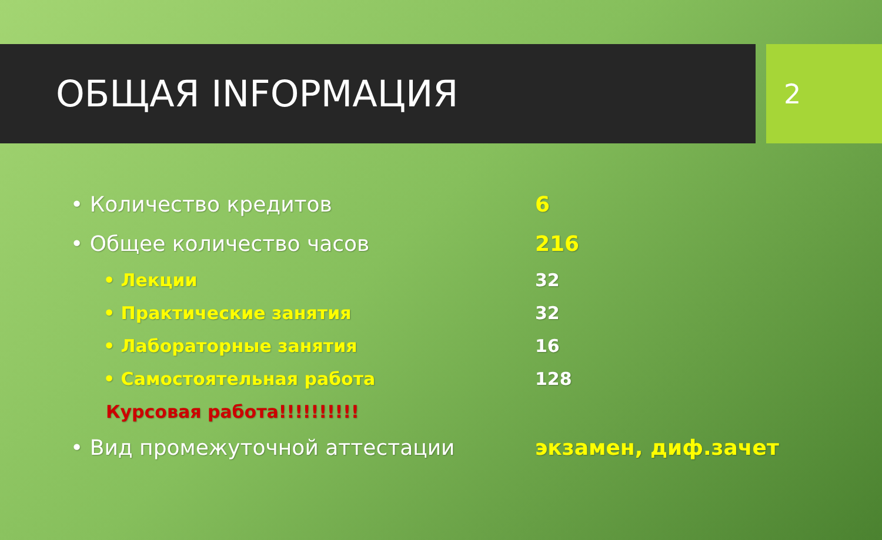ОБЩАЯ INFОРМАЦИЯ
2
• Количество кредитов 6
• Общее количество часов 216
• Лекции 32
• Практические занятия 32
• Лабораторные занятия 16
• Самостоятельная работа 128
Курсовая работа!!!!!!!!!!
• Вид промежуточной аттестации экзамен, диф.зачет